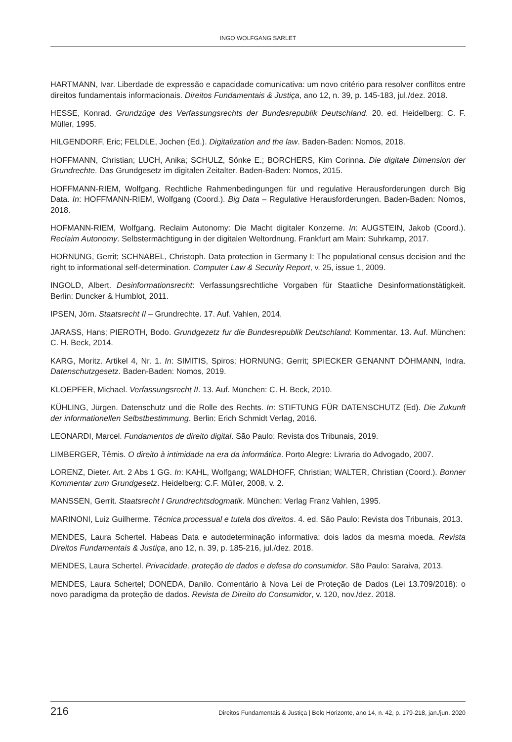INGO WOLFGANG SARLET
HARTMANN, Ivar. Liberdade de expressão e capacidade comunicativa: um novo critério para resolver conflitos entre direitos fundamentais informacionais. Direitos Fundamentais & Justiça, ano 12, n. 39, p. 145-183, jul./dez. 2018.
HESSE, Konrad. Grundzüge des Verfassungsrechts der Bundesrepublik Deutschland. 20. ed. Heidelberg: C. F. Müller, 1995.
HILGENDORF, Eric; FELDLE, Jochen (Ed.). Digitalization and the law. Baden-Baden: Nomos, 2018.
HOFFMANN, Christian; LUCH, Anika; SCHULZ, Sönke E.; BORCHERS, Kim Corinna. Die digitale Dimension der Grundrechte. Das Grundgesetz im digitalen Zeitalter. Baden-Baden: Nomos, 2015.
HOFFMANN-RIEM, Wolfgang. Rechtliche Rahmenbedingungen für und regulative Herausforderungen durch Big Data. In: HOFFMANN-RIEM, Wolfgang (Coord.). Big Data – Regulative Herausforderungen. Baden-Baden: Nomos, 2018.
HOFMANN-RIEM, Wolfgang. Reclaim Autonomy: Die Macht digitaler Konzerne. In: AUGSTEIN, Jakob (Coord.). Reclaim Autonomy. Selbstermächtigung in der digitalen Weltordnung. Frankfurt am Main: Suhrkamp, 2017.
HORNUNG, Gerrit; SCHNABEL, Christoph. Data protection in Germany I: The populational census decision and the right to informational self-determination. Computer Law & Security Report, v. 25, issue 1, 2009.
INGOLD, Albert. Desinformationsrecht: Verfassungsrechtliche Vorgaben für Staatliche Desinformationstätigkeit. Berlin: Duncker & Humblot, 2011.
IPSEN, Jörn. Staatsrecht II – Grundrechte. 17. Auf. Vahlen, 2014.
JARASS, Hans; PIEROTH, Bodo. Grundgezetz fur die Bundesrepublik Deutschland: Kommentar. 13. Auf. München: C. H. Beck, 2014.
KARG, Moritz. Artikel 4, Nr. 1. In: SIMITIS, Spiros; HORNUNG; Gerrit; SPIECKER GENANNT DÖHMANN, Indra. Datenschutzgesetz. Baden-Baden: Nomos, 2019.
KLOEPFER, Michael. Verfassungsrecht II. 13. Auf. München: C. H. Beck, 2010.
KÜHLING, Jürgen. Datenschutz und die Rolle des Rechts. In: STIFTUNG FÜR DATENSCHUTZ (Ed). Die Zukunft der informationellen Selbstbestimmung. Berlin: Erich Schmidt Verlag, 2016.
LEONARDI, Marcel. Fundamentos de direito digital. São Paulo: Revista dos Tribunais, 2019.
LIMBERGER, Têmis. O direito à intimidade na era da informática. Porto Alegre: Livraria do Advogado, 2007.
LORENZ, Dieter. Art. 2 Abs 1 GG. In: KAHL, Wolfgang; WALDHOFF, Christian; WALTER, Christian (Coord.). Bonner Kommentar zum Grundgesetz. Heidelberg: C.F. Müller, 2008. v. 2.
MANSSEN, Gerrit. Staatsrecht I Grundrechtsdogmatik. München: Verlag Franz Vahlen, 1995.
MARINONI, Luiz Guilherme. Técnica processual e tutela dos direitos. 4. ed. São Paulo: Revista dos Tribunais, 2013.
MENDES, Laura Schertel. Habeas Data e autodeterminação informativa: dois lados da mesma moeda. Revista Direitos Fundamentais & Justiça, ano 12, n. 39, p. 185-216, jul./dez. 2018.
MENDES, Laura Schertel. Privacidade, proteção de dados e defesa do consumidor. São Paulo: Saraiva, 2013.
MENDES, Laura Schertel; DONEDA, Danilo. Comentário à Nova Lei de Proteção de Dados (Lei 13.709/2018): o novo paradigma da proteção de dados. Revista de Direito do Consumidor, v. 120, nov./dez. 2018.
216 Direitos Fundamentais & Justiça | Belo Horizonte, ano 14, n. 42, p. 179-218, jan./jun. 2020